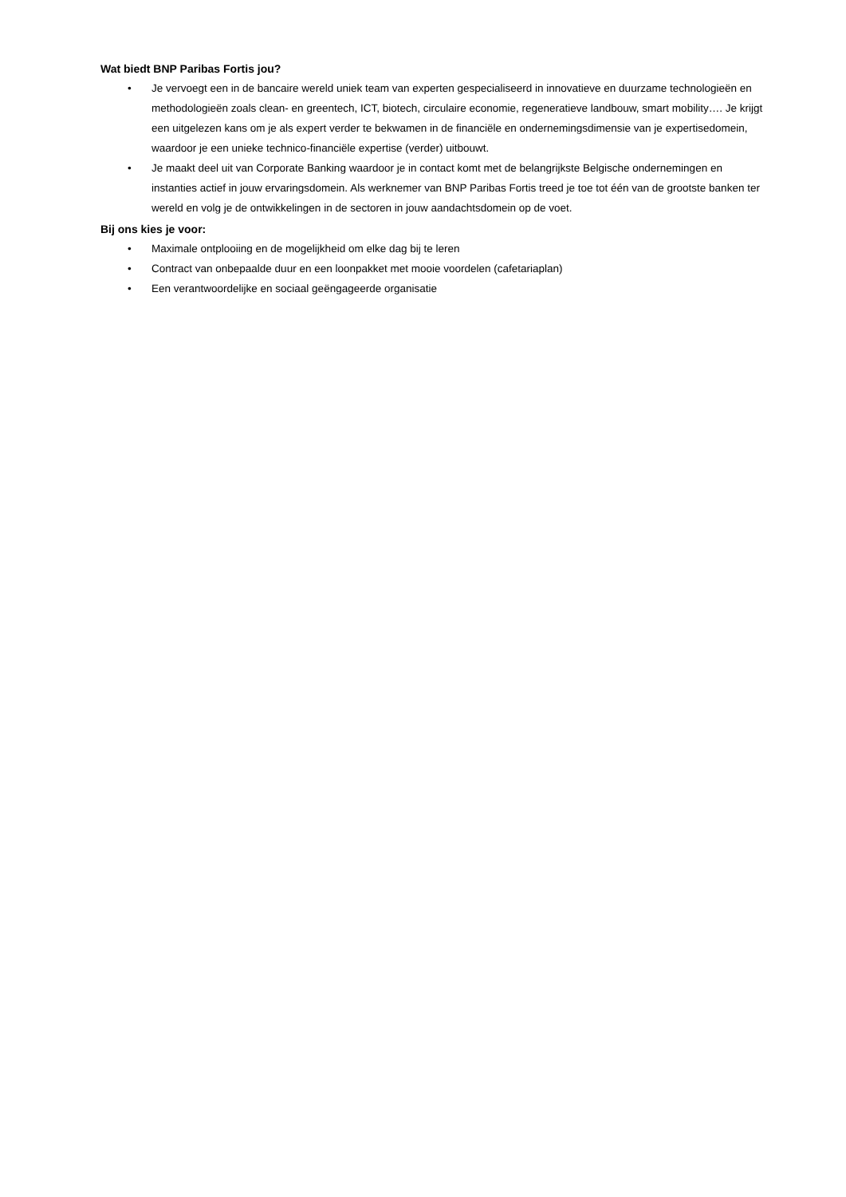Wat biedt BNP Paribas Fortis jou?
• Je vervoegt een in de bancaire wereld uniek team van experten gespecialiseerd in innovatieve en duurzame technologieën en methodologieën zoals clean- en greentech, ICT, biotech, circulaire economie, regeneratieve landbouw, smart mobility…. Je krijgt een uitgelezen kans om je als expert verder te bekwamen in de financiële en ondernemingsdimensie van je expertisedomein, waardoor je een unieke technico-financiële expertise (verder) uitbouwt.
• Je maakt deel uit van Corporate Banking waardoor je in contact komt met de belangrijkste Belgische ondernemingen en instanties actief in jouw ervaringsdomein. Als werknemer van BNP Paribas Fortis treed je toe tot één van de grootste banken ter wereld en volg je de ontwikkelingen in de sectoren in jouw aandachtsdomein op de voet.
Bij ons kies je voor:
• Maximale ontplooiing en de mogelijkheid om elke dag bij te leren
• Contract van onbepaalde duur en een loonpakket met mooie voordelen (cafetariaplan)
• Een verantwoordelijke en sociaal geëngageerde organisatie